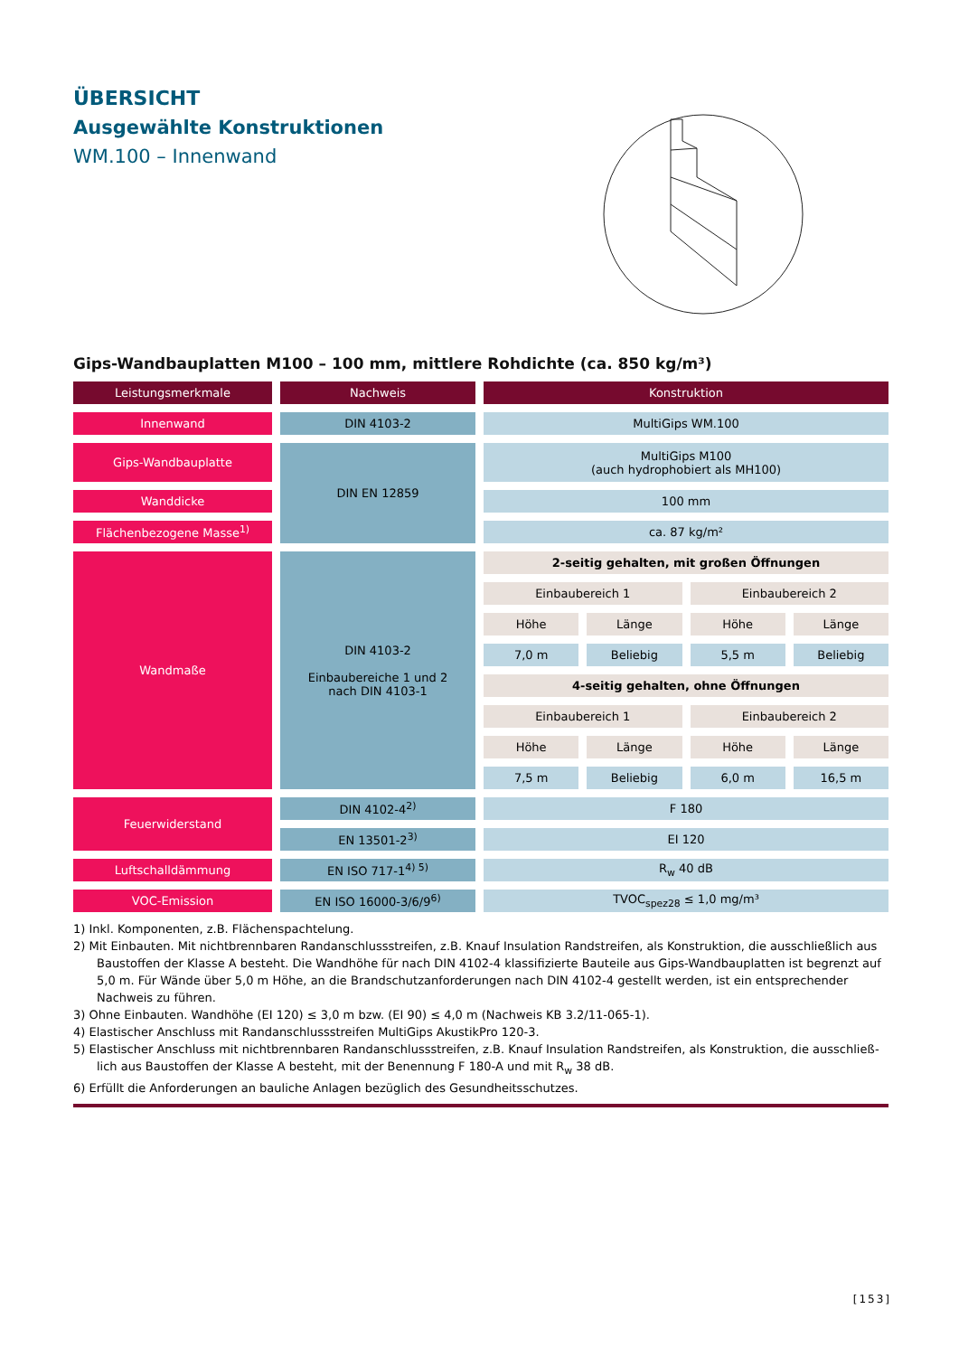ÜBERSICHT
Ausgewählte Konstruktionen
WM.100 – Innenwand
Gips-Wandbauplatten M100 – 100 mm, mittlere Rohdichte (ca. 850 kg/m³)
| Leistungsmerkmale | Nachweis | Konstruktion | | | |
| Innenwand | DIN 4103-2 | MultiGips WM.100 | | | |
| Gips-Wandbauplatte | DIN EN 12859 | MultiGips M100 (auch hydrophobiert als MH100) | | | |
| Wanddicke | | 100 mm | | | |
| Flächenbezogene Masse<sup>1)</sup> | | ca. 87 kg/m² | | | |
| Wandmaße | DIN 4103-2 Einbaubereiche 1 und 2 nach DIN 4103-1 | 2-seitig gehalten, mit großen Öffnungen | | | |
| | | Einbaubereich 1 | | Einbaubereich 2 | |
| | | Höhe | Länge | Höhe | Länge |
| | | 7,0 m | Beliebig | 5,5 m | Beliebig |
| | | 4-seitig gehalten, ohne Öffnungen | | | |
| | | Einbaubereich 1 | | Einbaubereich 2 | |
| | | Höhe | Länge | Höhe | Länge |
| | | 7,5 m | Beliebig | 6,0 m | 16,5 m |
| Feuerwiderstand | DIN 4102-4<sup>2)</sup> | F 180 | | | |
| | EN 13501-2<sup>3)</sup> | EI 120 | | | |
| Luftschalldämmung | EN ISO 717-1<sup>4) 5)</sup> | R<sub>w</sub> 40 dB | | | |
| VOC-Emission | EN ISO 16000-3/6/9<sup>6)</sup> | TVOC<sub>spez28</sub> ≤ 1,0 mg/m³ | | | |
1) Inkl. Komponenten, z.B. Flächenspachtelung.
2) Mit Einbauten. Mit nichtbrennbaren Randanschlussstreifen, z.B. Knauf Insulation Randstreifen, als Konstruktion, die ausschließlich aus Baustoffen der Klasse A besteht. Die Wandhöhe für nach DIN 4102-4 klassifizierte Bauteile aus Gips-Wandbauplatten ist begrenzt auf 5,0 m. Für Wände über 5,0 m Höhe, an die Brandschutzanforderungen nach DIN 4102-4 gestellt werden, ist ein entsprechender Nachweis zu führen.
3) Ohne Einbauten. Wandhöhe (EI 120) ≤ 3,0 m bzw. (EI 90) ≤ 4,0 m (Nachweis KB 3.2/11-065-1).
4) Elastischer Anschluss mit Randanschlussstreifen MultiGips AkustikPro 120-3.
5) Elastischer Anschluss mit nichtbrennbaren Randanschlussstreifen, z.B. Knauf Insulation Randstreifen, als Konstruktion, die ausschließ-lich aus Baustoffen der Klasse A besteht, mit der Benennung F 180-A und mit R<sub>w</sub> 38 dB.
6) Erfüllt die Anforderungen an bauliche Anlagen bezüglich des Gesundheitsschutzes.
[153]